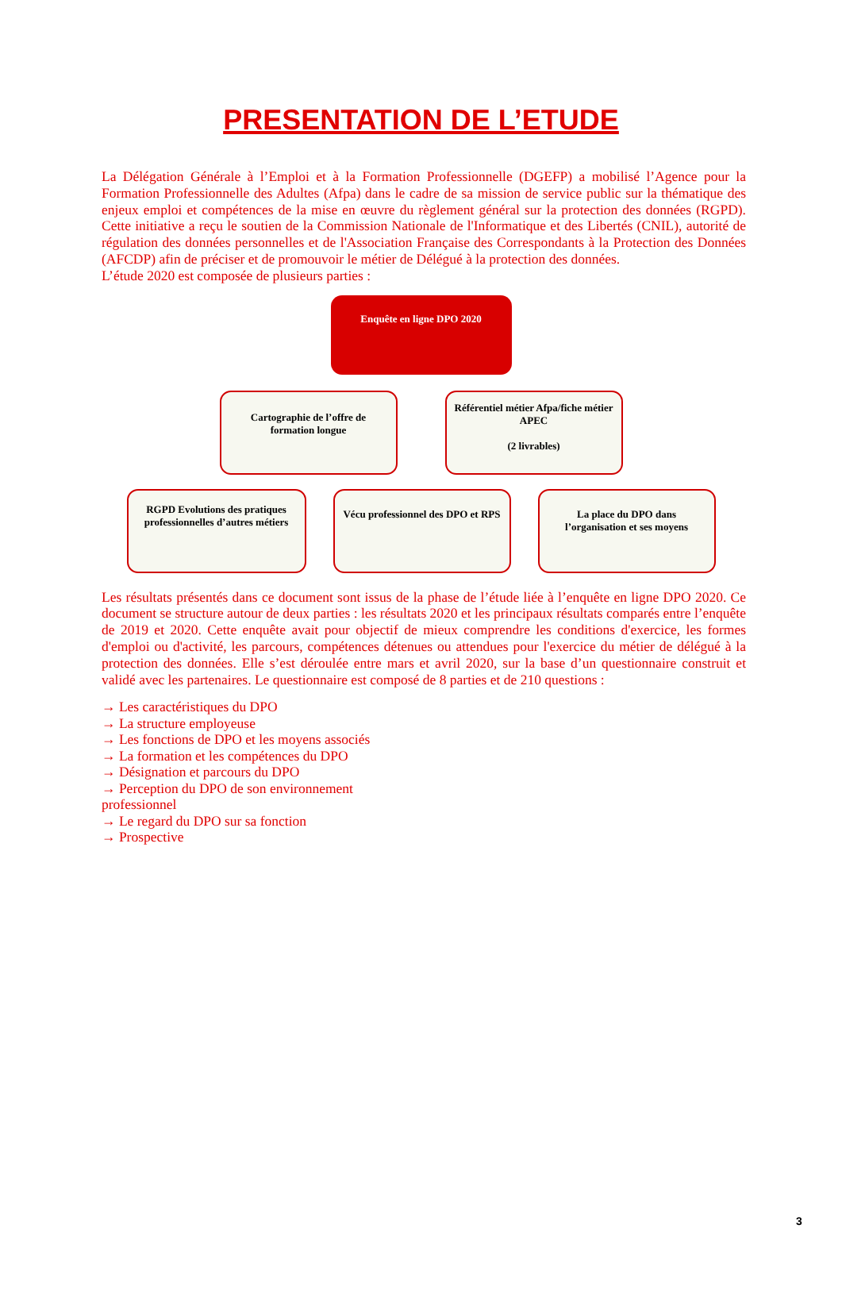PRESENTATION DE L’ETUDE
La Délégation Générale à l’Emploi et à la Formation Professionnelle (DGEFP) a mobilisé l’Agence pour la Formation Professionnelle des Adultes (Afpa) dans le cadre de sa mission de service public sur la thématique des enjeux emploi et compétences de la mise en œuvre du règlement général sur la protection des données (RGPD). Cette initiative a reçu le soutien de la Commission Nationale de l'Informatique et des Libertés (CNIL), autorité de régulation des données personnelles et de l'Association Française des Correspondants à la Protection des Données (AFCDP) afin de préciser et de promouvoir le métier de Délégué à la protection des données.
L’étude 2020 est composée de plusieurs parties :
Enquête en ligne DPO 2020
Cartographie de l’offre de formation longue
Référentiel métier Afpa/fiche métier APEC
(2 livrables)
RGPD Evolutions des pratiques professionnelles d’autres métiers
Vécu professionnel des DPO et RPS
La place du DPO dans l’organisation et ses moyens
Les résultats présentés dans ce document sont issus de la phase de l’étude liée à l’enquête en ligne DPO 2020. Ce document se structure autour de deux parties : les résultats 2020 et les principaux résultats comparés entre l’enquête de 2019 et 2020. Cette enquête avait pour objectif de mieux comprendre les conditions d'exercice, les formes d'emploi ou d'activité, les parcours, compétences détenues ou attendues pour l'exercice du métier de délégué à la protection des données. Elle s’est déroulée entre mars et avril 2020, sur la base d’un questionnaire construit et validé avec les partenaires. Le questionnaire est composé de 8 parties et de 210 questions :
→ Les caractéristiques du DPO
→ La structure employeuse
→ Les fonctions de DPO et les moyens associés
→ La formation et les compétences du DPO
→ Désignation et parcours du DPO
→ Perception du DPO de son environnement professionnel
→ Le regard du DPO sur sa fonction
→ Prospective
3